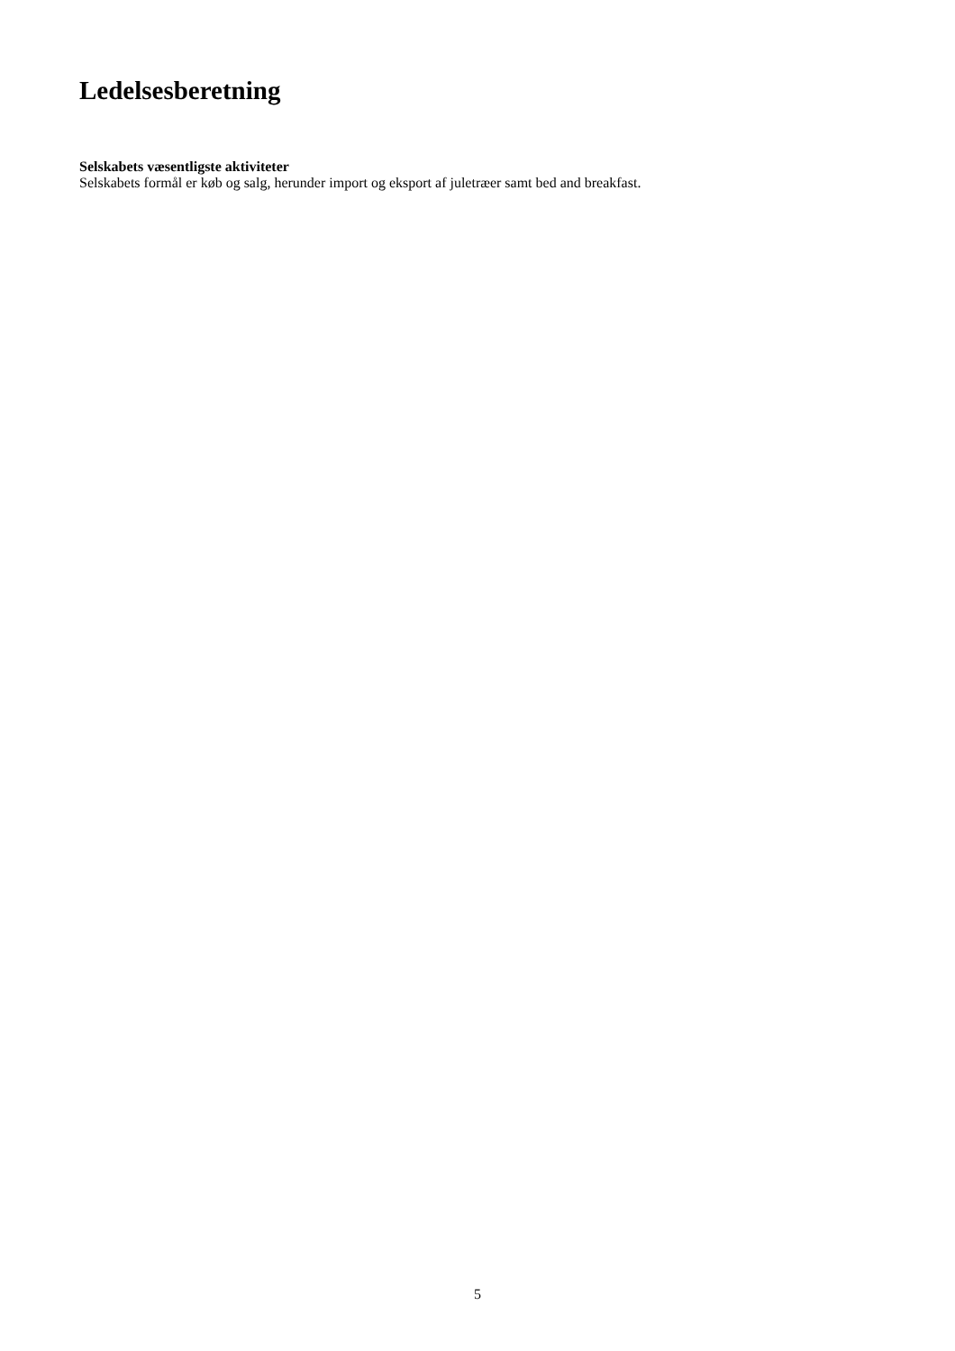Ledelsesberetning
Selskabets væsentligste aktiviteter
Selskabets formål er køb og salg, herunder import og eksport af juletræer samt bed and breakfast.
5